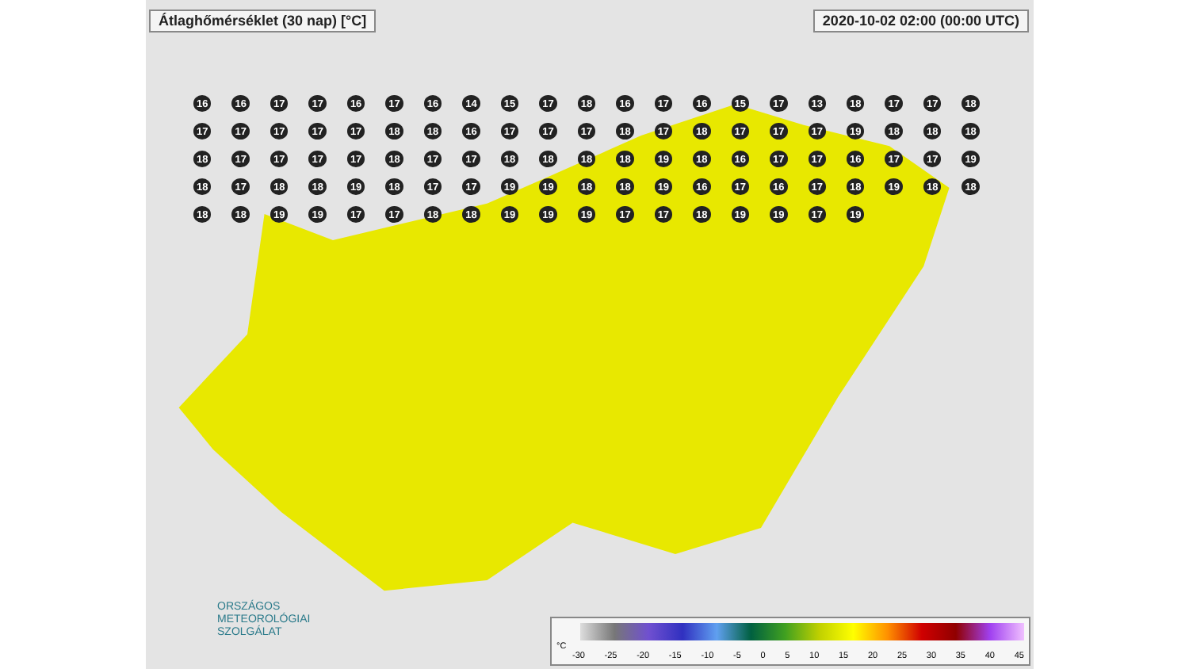Átlaghőmérséklet (30 nap) [°C] 2020-10-02 02:00 (00:00 UTC)
16 16 17 17 16 17 16 14 15 17 18 16 17 16 15 17 13 18 17 17 18 17 17 17 17 17 18 18 16 17 17 17 18 17 18 17 17 17 19 18 18 18 18 17 17 17 17 18 17 17 18 18 18 18 19 18 16 17 17 16 17 17 19 18 17 18 18 19 18 17 17 19 19 18 18 19 16 17 16 17 18 19 18 18 18 18 19 19 17 17 18 18 19 19 19 17 17 18 19 19 17 19
ORSZÁGOS
METEOROLÓGIAI
SZOLGÁLAT
°C
-30 -25 -20 -15 -10 -5 0 5 10 15 20 25 30 35 40 45